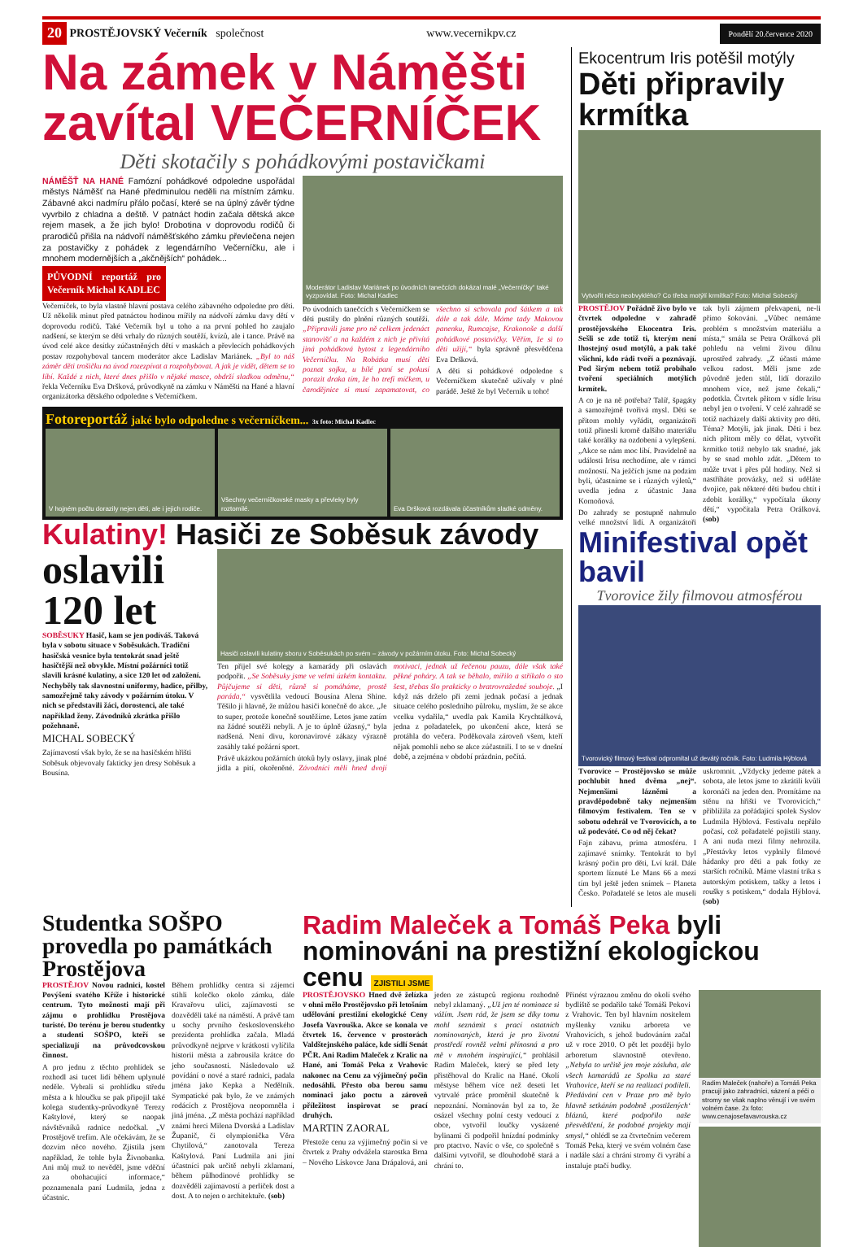20 PROSTĚJOVSKÝ Večerník společnost www.vecernikpv.cz Pondělí 20.července 2020
Na zámek v Náměšti zavítal VEČERNÍČEK
Děti skotačily s pohádkovými postavičkami
NÁMĚŠŤ NA HANÉ Famózní pohádkové odpoledne uspořádal městys Náměšť na Hané předminulou neděli na místním zámku. Zábavné akci nadmíru přálo počasí, které se na úplný závěr týdne vyvrbilo z chladna a deště. V patnáct hodin začala dětská akce rejem masek, a že jich bylo! Drobotina v doprovodu rodičů či prarodičů přišla na nádvoří náměšťského zámku převlečena nejen za postavičky z pohádek z legendárního Večerníčku, ale i mnohem modernějších a „akčnějších“ pohádek...
PŮVODNÍ reportáž pro Večerník Michal KADLEC
Večerníček, to byla vlastně hlavní postava celého zábavného odpoledne pro děti. Už několik minut před patnáctou hodinou mířily na nádvoří zámku davy dětí v doprovodu rodičů. Také Večerník byl u toho a na první pohled ho zaujalo nadšení, se kterým se děti vrhaly do různých soutěží, kvízů, ale i tance. Právě na úvod celé akce desítky zúčastněných dětí v maskách a převlecích pohádkových postav rozpohyboval tancem moderátor akce Ladislav Mariánek. „Byl to náš záměr děti trošičku na úvod rozezpívat a rozpohybovat. A jak je vidět, dětem se to líbí. Každé z nich, které dnes přišlo v nějaké masce, obdrží sladkou odměnu,“ řekla Večerníku Eva Dršková, průvodkyně na zámku v Náměšti na Hané a hlavní organizátorka dětského odpoledne s Večerníčkem.
Moderátor Ladislav Mariánek po úvodních tanečcích dokázal malé „Večerníčky“ také vyzpovídat. Foto: Michal Kadlec
Po úvodních tanečcích s Večerníčkem se děti pustily do plnění různých soutěží. „Připravili jsme pro ně celkem jedenáct stanovišť a na každém z nich je přivítá jiná pohádková bytost z legendárního Večerníčku. Na Robátka musí děti poznat sojku, u bílé paní se pokusí porazit draka tím, že ho trefí míčkem, u čarodějnice si musí zapamatovat, co všechno si schovala pod šátkem a tak dále a tak dále. Máme tady Makovou panenku, Rumcajse, Krakonoše a další pohádkové postavičky. Věřím, že si to děti užijí,“ byla správně přesvědčena Eva Dršková.
A děti si pohádkové odpoledne s Večerníčkem skutečně užívaly v plné parádě. Ještě že byl Večerník u toho!
Fotoreportáž jaké bylo odpoledne s večerníčkem... 3x foto: Michal Kadlec
V hojném počtu dorazily nejen děti, ale i jejich rodiče.
Všechny večerníčkovské masky a převleky byly roztomilé.
Eva Dršková rozdávala účastníkům sladké odměny.
Kulatiny! Hasiči ze Soběsuk závody
oslavili 120 let
SOBĚSUKY Hasič, kam se jen podíváš. Taková byla v sobotu situace v Soběsukách. Tradiční hasičská vesnice byla tentokrát snad ještě hasičtější než obvykle. Místní požárníci totiž slavili krásné kulatiny, a sice 120 let od založení. Nechyběly tak slavnostní uniformy, hadice, přilby, samozřejmě taky závody v požárním útoku. V nich se představili žáci, dorostenci, ale také například ženy. Závodníků zkrátka přišlo požehnaně.
MICHAL SOBECKÝ
Zajímavostí však bylo, že se na hasičském hřišti Soběsuk objevovaly fakticky jen dresy Soběsuk a Bousína.
Hasiči oslavili kulatiny sboru v Soběsukách po svém – závody v požárním útoku. Foto: Michal Sobecký
Ten přijel své kolegy a kamarády při oslavách podpořit. „Se Soběsuky jsme ve velmi úzkém kontaktu. Půjčujeme si děti, různě si pomáháme, prostě paráda,“ vysvětlila vedoucí Bousína Alena Shine. Těšilo ji hlavně, že můžou hasiči konečně do akce. „Je to super, protože konečně soutěžíme. Letos jsme zatím na žádné soutěži nebyli. A je to úplně úžasný,“ byla nadšená. Není divu, koronavirové zákazy výrazně zasáhly také požární sport.
Právě ukázkou požárních útoků byly oslavy, jinak plné jídla a pití, okořeněné. Závodníci měli hned dvojí motivaci, jednak už řečenou pauzu, dále však také pěkné poháry. A tak se běhalo, mířilo a stříkalo o sto šest, třebas šlo prakticky o bratrovražedné souboje. „I když nás drželo při zemi jednak počasí a jednak situace celého posledního půlroku, myslím, že se akce vcelku vydařila,“ uvedla pak Kamila Krychtálková, jedna z pořadatelek, po ukončení akce, která se protáhla do večera. Poděkovala zároveň všem, kteří nějak pomohli nebo se akce zúčastnili. I to se v dnešní době, a zejména v období prázdnin, počítá.
Ekocentrum Iris potěšil motýly
Děti připravily krmítka
Vytvořit něco neobvyklého? Co třeba motýlí krmítka? Foto: Michal Sobecký
PROSTĚJOV Pořádně živo bylo ve čtvrtek odpoledne v zahradě prostějovského Ekocentra Iris. Sešli se zde totiž ti, kterým není lhostejný osud motýlů, a pak také všichni, kdo rádi tvoří a poznávají. Pod širým nebem totiž probíhalo tvoření speciálních motýlích krmítek.
A co je na ně potřeba? Talíř, špagáty a samozřejmě tvořivá mysl. Děti se přitom mohly vyřádit, organizátoři totiž přinesli kromě dalšího materiálu také korálky na ozdobení a vylepšení. „Akce se nám moc líbí. Pravidelně na události Irisu nechodíme, ale v rámci možností. Na ježčích jsme na podzim byli, účastníme se i různých výletů,“ uvedla jedna z účastnic Jana Komoňová.
Do zahrady se postupně nahrnulo velké množství lidí. A organizátoři tak byli zájmem překvapeni, ne-li přímo šokováni. „Vůbec nemáme problém s množstvím materiálu a místa,“ smála se Petra Orálková při pohledu na velmi živou dílnu uprostřed zahrady. „Z účasti máme velkou radost. Měli jsme zde původně jeden stůl, lidí dorazilo mnohem více, než jsme čekali,“ podotkla. Čtvrtek přitom v sídle Irisu nebyl jen o tvoření. V celé zahradě se totiž nacházely další aktivity pro děti. Téma? Motýli, jak jinak. Děti i bez nich přitom měly co dělat, vytvořit krmítko totiž nebylo tak snadné, jak by se snad mohlo zdát. „Dětem to může trvat i přes půl hodiny. Než si nastříháte provázky, než si uděláte dvojice, pak některé děti budou chtít i zdobit korálky,“ vypočítala úkony dětí,“ vypočítala Petra Orálková. (sob)
Minifestival opět bavil
Tvorovice žily filmovou atmosférou
Tvorovický filmový festival odpromítal už devátý ročník. Foto: Ludmila Hýblová
Tvorovice – Prostějovsko se může pochlubit hned dvěma „nej“. Nejmenšími lázněmi a pravděpodobně taky nejmenším filmovým festivalem. Ten se v sobotu odehrál ve Tvorovicích, a to už podeváté. Co od něj čekat?
Fajn zábavu, prima atmosféru. I zajímavé snímky. Tentokrát to byl krásný počin pro děti, Lví král. Dále sportem líznuté Le Mans 66 a mezi tím byl ještě jeden snímek – Planeta Česko. Pořadatelé se letos ale museli uskromnit. „Vždycky jedeme pátek a sobota, ale letos jsme to zkrátili kvůli koronáči na jeden den. Promítáme na stěnu na hřišti ve Tvorovicích,“ přiblížila za pořádající spolek Syslov Ludmila Hýblová. Festivalu nepřálo počasí, což pořadatelé pojistili stany. A ani nuda mezi filmy nehrozila. „Přestávky letos vyplnily filmové hádanky pro děti a pak fotky ze starších ročníků. Máme vlastní trika s autorským potiskem, tašky a letos i roušky s potiskem,“ dodala Hýblová. (sob)
Studentka SOŠPO provedla po památkách Prostějova
PROSTĚJOV Novou radnici, kostel Povýšení svatého Kříže i historické centrum. Tyto možnosti mají při zájmu o prohlídku Prostějova turisté. Do terénu je berou studentky a studenti SOŠPO, kteří se specializují na průvodcovskou činnost.
A pro jednu z těchto prohlídek se rozhodl asi tucet lidí během uplynulé neděle. Vybrali si prohlídku středu města a k hloučku se pak připojil také kolega studentky-průvodkyně Terezy Kaštylové, který se naopak návštěvníků radnice nedočkal. „V Prostějově trefím. Ale očekávám, že se dozvím něco nového. Zjistila jsem například, že tohle byla Živnobanka. Ani můj muž to nevěděl, jsme vděční za obohacující informace,“ poznamenala paní Ludmila, jedna z účastnic.
Během prohlídky centra si zájemci stihli kolečko okolo zámku, dále Kravařovu ulici, zajímavosti se dozvěděli také na náměstí. A právě tam u sochy prvního československého prezidenta prohlídka začala. Mladá průvodkyně nejprve v krátkosti vylíčila historii města a zabrousila krátce do jeho současnosti. Následovalo už povídání o nové a staré radnici, padala jména jako Kepka a Nedělník. Sympatické pak bylo, že ve známých rodácích z Prostějova neopomněla i jiná jména. „Z města pochází například známí herci Milena Dvorská a Ladislav Županič, či olympionička Věra Chytilová,“ zanotovala Tereza Kaštylová. Paní Ludmila ani jiní účastníci pak určitě nebyli zklamaní, během půlhodinové prohlídky se dozvěděli zajímavostí a perliček dost a dost. A to nejen o architektuře. (sob)
Radim Maleček a Tomáš Peka byli nominováni na prestižní ekologickou cenu ZJISTILI JSME
PROSTĚJOVSKO Hned dvě želízka v ohni mělo Prostějovsko při letošním udělování prestižní ekologické Ceny Josefa Vavrouška. Akce se konala ve čtvrtek 16. července v prostorách Valdštejnského paláce, kde sídlí Senát PČR. Ani Radim Maleček z Kralic na Hané, ani Tomáš Peka z Vrahovic nakonec na Cenu za výjimečný počin nedosáhli. Přesto oba berou samu nominaci jako poctu a zároveň příležitost inspirovat se prací druhých.
MARTIN ZAORAL
Přestože cenu za výjimečný počin si ve čtvrtek z Prahy odvážela starostka Brna – Nového Lískovce Jana Drápalová, ani jeden ze zástupců regionu rozhodně nebyl zklamaný. „Už jen té nominace si vážím. Jsem rád, že jsem se díky tomu mohl seznámit s prací ostatních nominovaných, která je pro životní prostředí rovněž velmi přínosná a pro mě v mnohém inspirující,“ prohlásil Radim Maleček, který se před lety přistěhoval do Kralic na Hané. Okolí městyse během více než deseti let vytrvalé práce proměnil skutečně k nepoznání. Nominován byl za to, že osázel všechny polní cesty vedoucí z obce, vytvořil loučky vysázené bylinami či podpořil hnízdní podmínky pro ptactvo. Navíc o vše, co společně s dalšími vytvořil, se dlouhodobě stará a chrání to.
Přinést výraznou změnu do okolí svého bydliště se podařilo také Tomáši Pekovi z Vrahovic. Ten byl hlavním nositelem myšlenky vzniku arboreta ve Vrahovicích, s jehož budováním začal už v roce 2010. O pět let později bylo arboretum slavnostně otevřeno. „Nebyla to určitě jen moje zásluha, ale všech kamarádů ze Spolku za staré Vrahovice, kteří se na realizaci podíleli. Předávání cen v Praze pro mě bylo hlavně setkáním podobně ‚postižených‘ bláznů, které podpořilo naše přesvědčení, že podobné projekty mají smysl,“ ohlédl se za čtvrtečním večerem Tomáš Peka, který ve svém volném čase i nadále sází a chrání stromy či vyrábí a instaluje ptačí budky.
Radim Maleček (nahoře) a Tomáš Peka pracují jako zahradníci, sázení a péči o stromy se však naplno věnují i ve svém volném čase. 2x foto: www.cenajosefavavrouska.cz